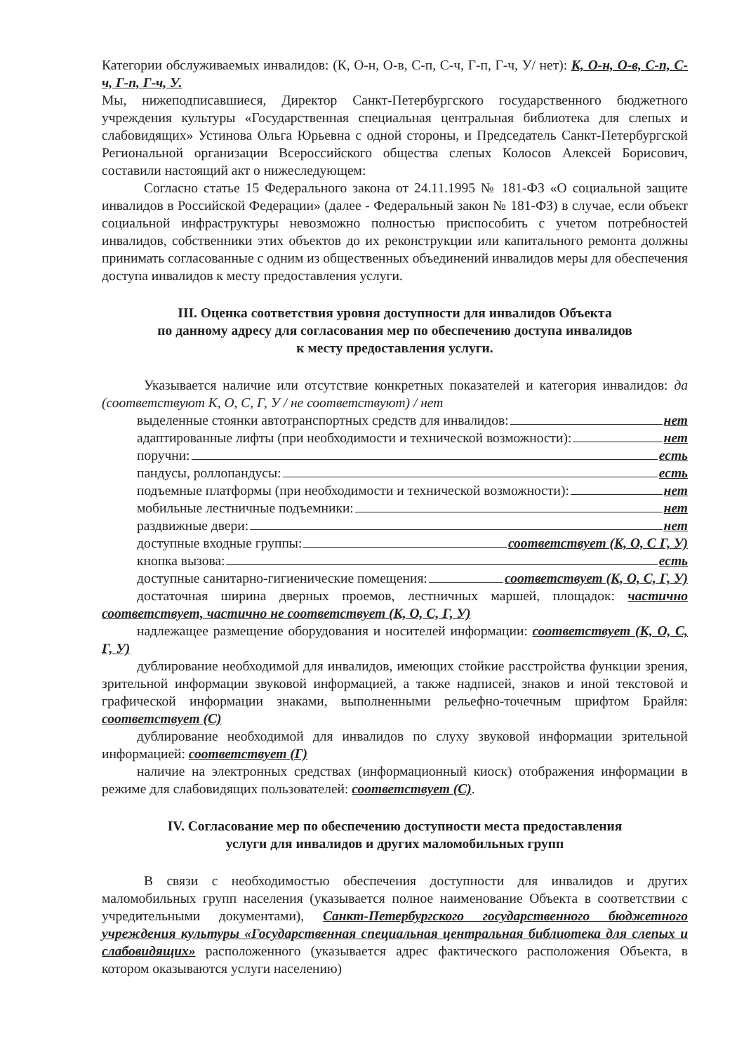Категории обслуживаемых инвалидов: (К, О-н, О-в, С-п, С-ч, Г-п, Г-ч, У/ нет): К, О-н, О-в, С-п, С-ч, Г-п, Г-ч, У.
Мы, нижеподписавшиеся, Директор Санкт-Петербургского государственного бюджетного учреждения культуры «Государственная специальная центральная библиотека для слепых и слабовидящих» Устинова Ольга Юрьевна с одной стороны, и Председатель Санкт-Петербургской Региональной организации Всероссийского общества слепых Колосов Алексей Борисович, составили настоящий акт о нижеследующем:
Согласно статье 15 Федерального закона от 24.11.1995 № 181-ФЗ «О социальной защите инвалидов в Российской Федерации» (далее - Федеральный закон № 181-ФЗ) в случае, если объект социальной инфраструктуры невозможно полностью приспособить с учетом потребностей инвалидов, собственники этих объектов до их реконструкции или капитального ремонта должны принимать согласованные с одним из общественных объединений инвалидов меры для обеспечения доступа инвалидов к месту предоставления услуги.
III. Оценка соответствия уровня доступности для инвалидов Объекта
по данному адресу для согласования мер по обеспечению доступа инвалидов
к месту предоставления услуги.
Указывается наличие или отсутствие конкретных показателей и категория инвалидов: да (соответствуют К, О, С, Г, У / не соответствуют) / нет
выделенные стоянки автотранспортных средств для инвалидов: нет
адаптированные лифты (при необходимости и технической возможности): нет
поручни: есть
пандусы, роллопандусы: есть
подъемные платформы (при необходимости и технической возможности): нет
мобильные лестничные подъемники: нет
раздвижные двери: нет
доступные входные группы: соответствует (К, О, С Г, У)
кнопка вызова: есть
доступные санитарно-гигиенические помещения: соответствует (К, О, С, Г, У)
достаточная ширина дверных проемов, лестничных маршей, площадок: частично соответствует, частично не соответствует (К, О, С, Г, У)
надлежащее размещение оборудования и носителей информации: соответствует (К, О, С, Г, У)
дублирование необходимой для инвалидов, имеющих стойкие расстройства функции зрения, зрительной информации звуковой информацией, а также надписей, знаков и иной текстовой и графической информации знаками, выполненными рельефно-точечным шрифтом Брайля: соответствует (С)
дублирование необходимой для инвалидов по слуху звуковой информации зрительной информацией: соответствует (Г)
наличие на электронных средствах (информационный киоск) отображения информации в режиме для слабовидящих пользователей: соответствует (С).
IV. Согласование мер по обеспечению доступности места предоставления
услуги для инвалидов и других маломобильных групп
В связи с необходимостью обеспечения доступности для инвалидов и других маломобильных групп населения (указывается полное наименование Объекта в соответствии с учредительными документами), Санкт-Петербургского государственного бюджетного учреждения культуры «Государственная специальная центральная библиотека для слепых и слабовидящих» расположенного (указывается адрес фактического расположения Объекта, в котором оказываются услуги населению)